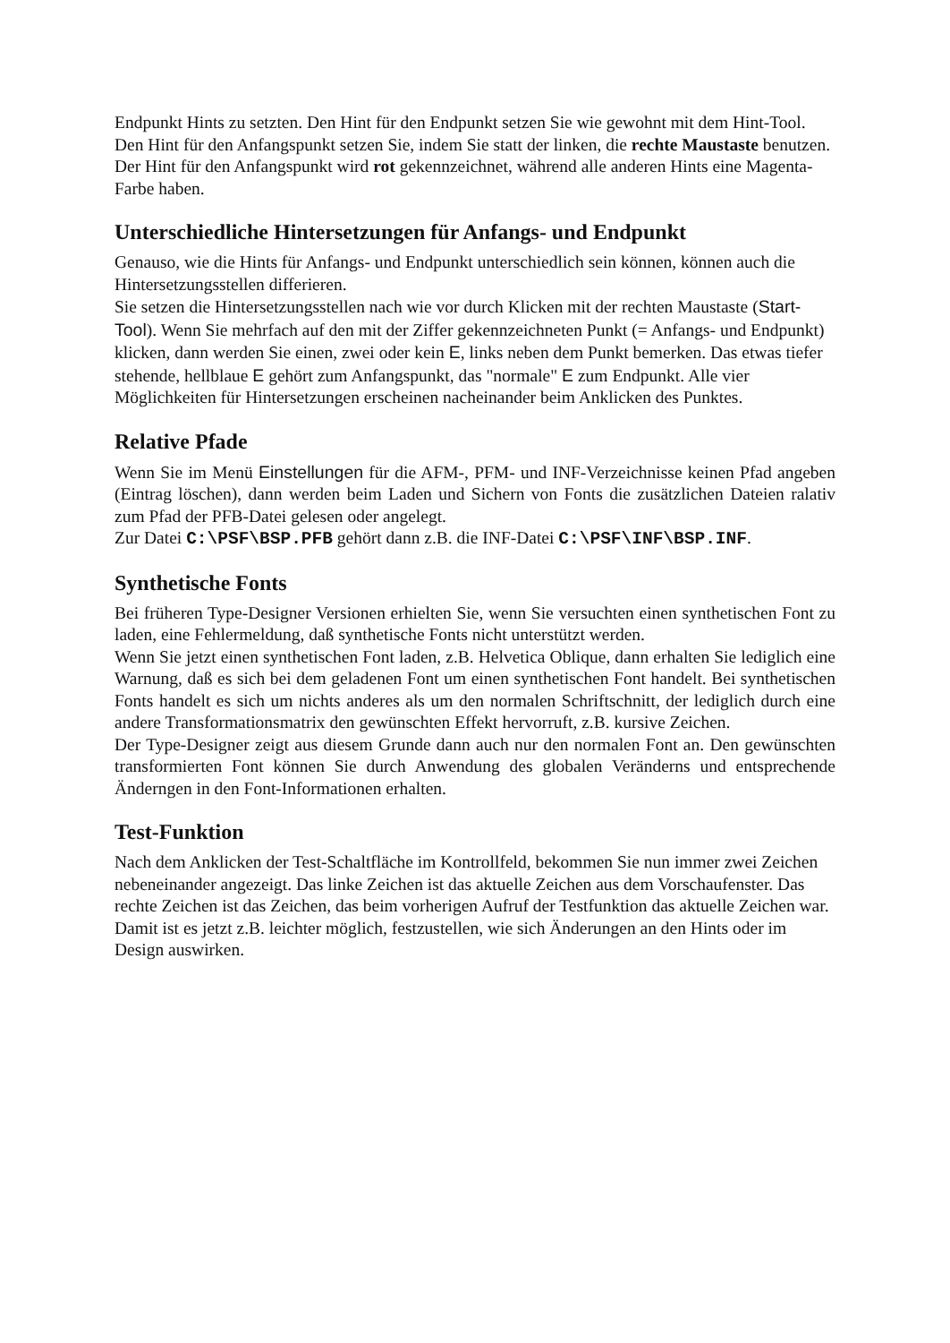Endpunkt Hints zu setzten. Den Hint für den Endpunkt setzen Sie wie gewohnt mit dem Hint-Tool. Den Hint für den Anfangspunkt setzen Sie, indem Sie statt der linken, die rechte Maustaste benutzen. Der Hint für den Anfangspunkt wird rot gekennzeichnet, während alle anderen Hints eine Magenta-Farbe haben.
Unterschiedliche Hintersetzungen für Anfangs- und Endpunkt
Genauso, wie die Hints für Anfangs- und Endpunkt unterschiedlich sein können, können auch die Hintersetzungsstellen differieren.
Sie setzen die Hintersetzungsstellen nach wie vor durch Klicken mit der rechten Maustaste (Start-Tool). Wenn Sie mehrfach auf den mit der Ziffer gekennzeichneten Punkt (= Anfangs- und Endpunkt) klicken, dann werden Sie einen, zwei oder kein E, links neben dem Punkt bemerken. Das etwas tiefer stehende, hellblaue E gehört zum Anfangspunkt, das "normale" E zum Endpunkt. Alle vier Möglichkeiten für Hintersetzungen erscheinen nacheinander beim Anklicken des Punktes.
Relative Pfade
Wenn Sie im Menü Einstellungen für die AFM-, PFM- und INF-Verzeichnisse keinen Pfad angeben (Eintrag löschen), dann werden beim Laden und Sichern von Fonts die zusätzlichen Dateien ralativ zum Pfad der PFB-Datei gelesen oder angelegt.
Zur Datei C:\PSF\BSP.PFB gehört dann z.B. die INF-Datei C:\PSF\INF\BSP.INF.
Synthetische Fonts
Bei früheren Type-Designer Versionen erhielten Sie, wenn Sie versuchten einen synthetischen Font zu laden, eine Fehlermeldung, daß synthetische Fonts nicht unterstützt werden.
Wenn Sie jetzt einen synthetischen Font laden, z.B. Helvetica Oblique, dann erhalten Sie lediglich eine Warnung, daß es sich bei dem geladenen Font um einen synthetischen Font handelt. Bei synthetischen Fonts handelt es sich um nichts anderes als um den normalen Schriftschnitt, der lediglich durch eine andere Transformationsmatrix den gewünschten Effekt hervorruft, z.B. kursive Zeichen.
Der Type-Designer zeigt aus diesem Grunde dann auch nur den normalen Font an. Den gewünschten transformierten Font können Sie durch Anwendung des globalen Veränderns und entsprechende Änderngen in den Font-Informationen erhalten.
Test-Funktion
Nach dem Anklicken der Test-Schaltfläche im Kontrollfeld, bekommen Sie nun immer zwei Zeichen nebeneinander angezeigt. Das linke Zeichen ist das aktuelle Zeichen aus dem Vorschaufenster. Das rechte Zeichen ist das Zeichen, das beim vorherigen Aufruf der Testfunktion das aktuelle Zeichen war. Damit ist es jetzt z.B. leichter möglich, festzustellen, wie sich Änderungen an den Hints oder im Design auswirken.